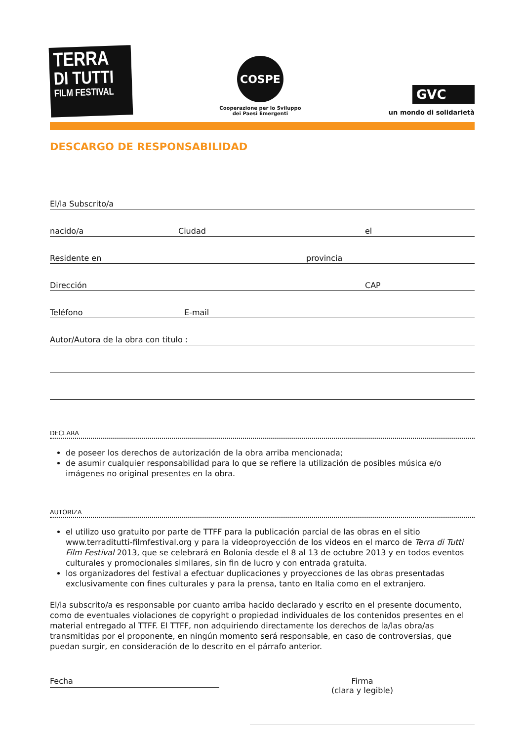TERRA
DI TUTTI
FILM FESTIVAL
COSPE
Cooperazione per lo Sviluppo
dei Paesi Emergenti
GVC
un mondo di solidarietà
DESCARGO DE RESPONSABILIDAD
El/la Subscrito/a
nacido/a Ciudad el
Residente en provincia
Dirección CAP
Teléfono E-mail
Autor/Autora de la obra con titulo :
DECLARA
de poseer los derechos de autorización de la obra arriba mencionada;
de asumir cualquier responsabilidad para lo que se refiere la utilización de posibles música e/o imágenes no original presentes en la obra.
AUTORIZA
el utilizo uso gratuito por parte de TTFF para la publicación parcial de las obras en el sitio www.terraditutti-filmfestival.org y para la videoproyección de los videos en el marco de Terra di Tutti Film Festival 2013, que se celebrará en Bolonia desde el 8 al 13 de octubre 2013 y en todos eventos culturales y promocionales similares, sin fin de lucro y con entrada gratuita.
los organizadores del festival a efectuar duplicaciones y proyecciones de las obras presentadas exclusivamente con fines culturales y para la prensa, tanto en Italia como en el extranjero.
El/la subscrito/a es responsable por cuanto arriba hacido declarado y escrito en el presente documento, como de eventuales violaciones de copyright o propiedad individuales de los contenidos presentes en el material entregado al TTFF. El TTFF, non adquiriendo directamente los derechos de la/las obra/as transmitidas por el proponente, en ningún momento será responsable, en caso de controversias, que puedan surgir, en consideración de lo descrito en el párrafo anterior.
Fecha
Firma
(clara y legible)